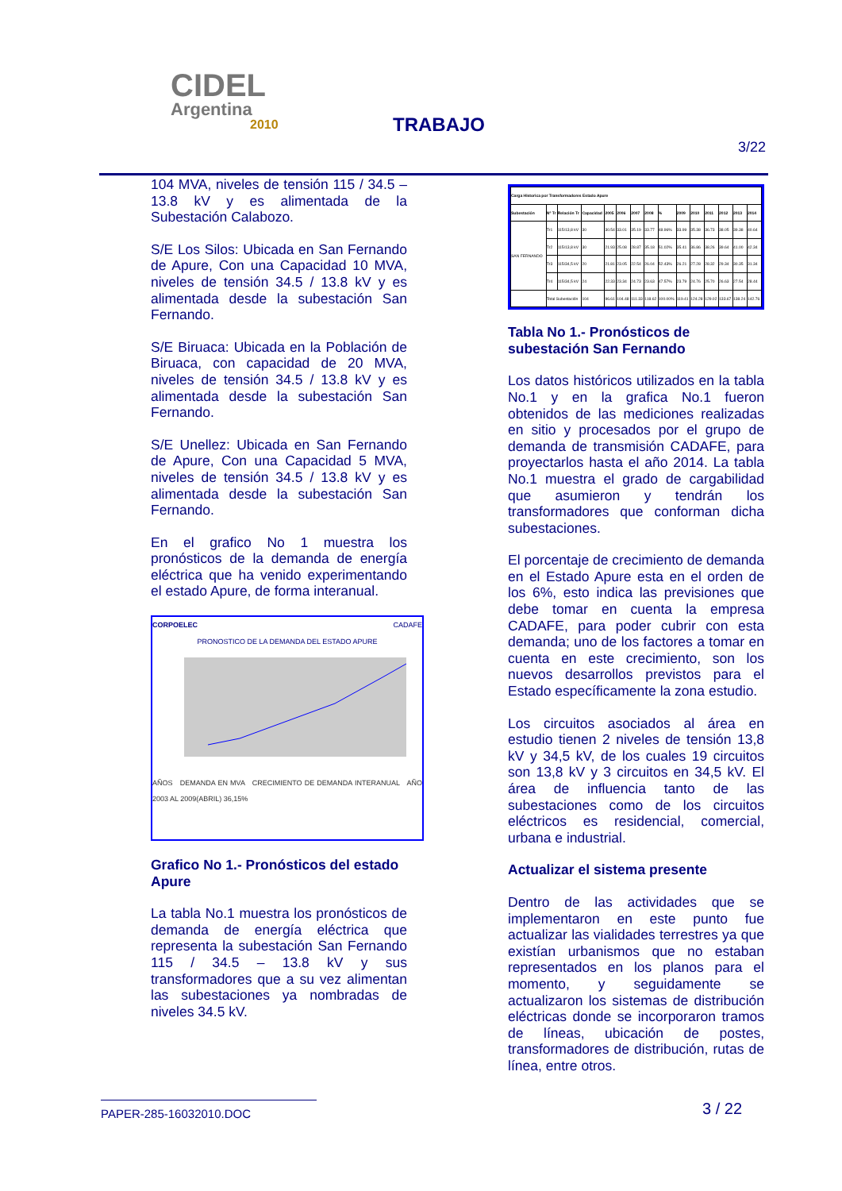CIDEL
Argentina
2010
TRABAJO
3/22
104 MVA, niveles de tensión 115 / 34.5 – 13.8 kV y es alimentada de la Subestación Calabozo.
S/E Los Silos: Ubicada en San Fernando de Apure, Con una Capacidad 10 MVA, niveles de tensión 34.5 / 13.8 kV y es alimentada desde la subestación San Fernando.
S/E Biruaca: Ubicada en la Población de Biruaca, con capacidad de 20 MVA, niveles de tensión 34.5 / 13.8 kV y es alimentada desde la subestación San Fernando.
S/E Unellez: Ubicada en San Fernando de Apure, Con una Capacidad 5 MVA, niveles de tensión 34.5 / 13.8 kV y es alimentada desde la subestación San Fernando.
En el grafico No 1 muestra los pronósticos de la demanda de energía eléctrica que ha venido experimentando el estado Apure, de forma interanual.
CORPOELEC CADAFE
PRONOSTICO DE LA DEMANDA DEL ESTADO APURE
AÑOS DEMANDA EN MVA CRECIMIENTO DE DEMANDA INTERANUAL AÑO 2003 AL 2009(ABRIL) 36,15%
Grafico No 1.- Pronósticos del estado Apure
La tabla No.1 muestra los pronósticos de demanda de energía eléctrica que representa la subestación San Fernando 115 / 34.5 – 13.8 kV y sus transformadores que a su vez alimentan las subestaciones ya nombradas de niveles 34.5 kV.
| Carga Historica por Transformadores Estado Apure | | | | | | | | | | | | | | |
| --- | --- | --- | --- | --- | --- | --- | --- | --- | --- | --- | --- | --- | --- | --- |
| Subestación | Nº Tr | Relación Tr | Capacidad | 2005 | 2006 | 2007 | 2008 | % | 2009 | 2010 | 2011 | 2012 | 2013 | 2014 |
| SAN FERNANDO | Tr1 | 115/13,8 kV | 30 | 30.54 | 33.01 | 35.19 | 33.77 | 48.96% | 33.99 | 35.38 | 36.73 | 38.05 | 39.38 | 40.64 |
| | Tr2 | 115/13,8 kV | 30 | 21.93 | 25.08 | 28.87 | 35.18 | 51.02% | 35.41 | 36.86 | 38.26 | 39.64 | 41.00 | 42.34 |
| | Tr3 | 115/34,5 kV | 20 | 21.81 | 23.05 | 22.54 | 26.04 | 52.43% | 26.21 | 27.28 | 28.32 | 29.34 | 30.35 | 31.34 |
| | Tr4 | 115/34,5 kV | 24 | 22.33 | 23.34 | 24.73 | 23.63 | 47.57% | 23.79 | 24.76 | 25.70 | 26.63 | 27.54 | 28.44 |
| | Total Subestación | | 104 | 96.61 | 104.48 | 111.33 | 118.62 | 100.00% | 119.41 | 124.28 | 129.02 | 133.67 | 138.24 | 142.76 |
Tabla No 1.- Pronósticos de subestación San Fernando
Los datos históricos utilizados en la tabla No.1 y en la grafica No.1 fueron obtenidos de las mediciones realizadas en sitio y procesados por el grupo de demanda de transmisión CADAFE, para proyectarlos hasta el año 2014. La tabla No.1 muestra el grado de cargabilidad que asumieron y tendrán los transformadores que conforman dicha subestaciones.
El porcentaje de crecimiento de demanda en el Estado Apure esta en el orden de los 6%, esto indica las previsiones que debe tomar en cuenta la empresa CADAFE, para poder cubrir con esta demanda; uno de los factores a tomar en cuenta en este crecimiento, son los nuevos desarrollos previstos para el Estado específicamente la zona estudio.
Los circuitos asociados al área en estudio tienen 2 niveles de tensión 13,8 kV y 34,5 kV, de los cuales 19 circuitos son 13,8 kV y 3 circuitos en 34,5 kV. El área de influencia tanto de las subestaciones como de los circuitos eléctricos es residencial, comercial, urbana e industrial.
Actualizar el sistema presente
Dentro de las actividades que se implementaron en este punto fue actualizar las vialidades terrestres ya que existían urbanismos que no estaban representados en los planos para el momento, y seguidamente se actualizaron los sistemas de distribución eléctricas donde se incorporaron tramos de líneas, ubicación de postes, transformadores de distribución, rutas de línea, entre otros.
PAPER-285-16032010.DOC 3 / 22